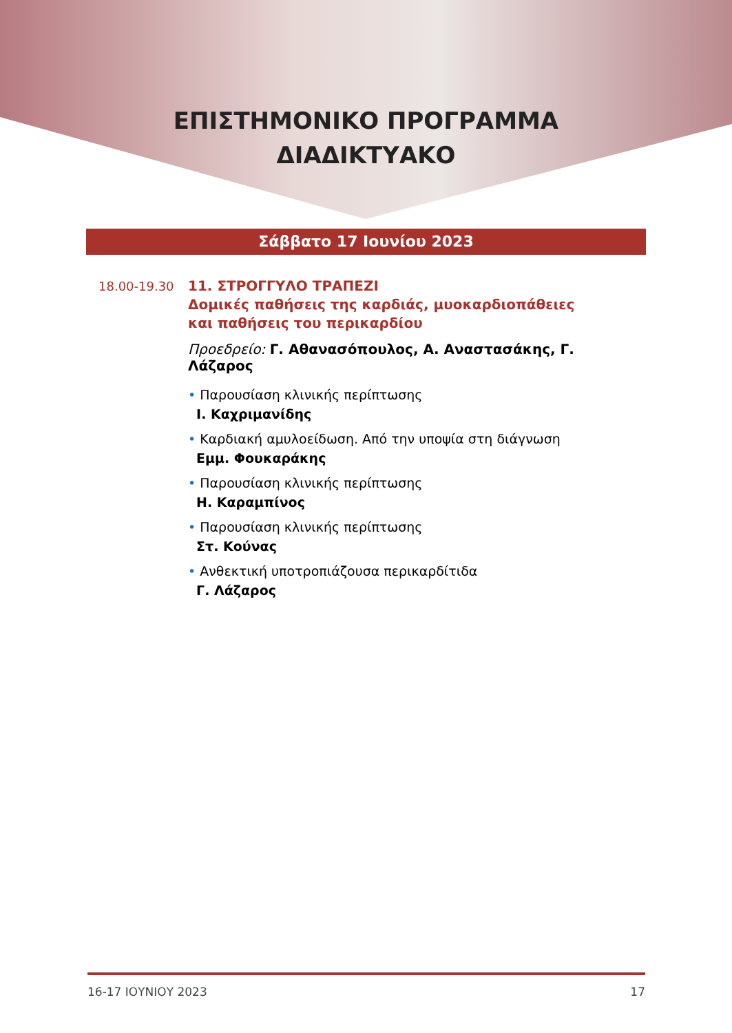ΕΠΙΣΤΗΜΟΝΙΚΟ ΠΡΟΓΡΑΜΜΑ
ΔΙΑΔΙΚΤΥΑΚΟ
Σάββατο 17 Ιουνίου 2023
18.00-19.30
11. ΣΤΡΟΓΓΥΛΟ ΤΡΑΠΕΖΙ
Δομικές παθήσεις της καρδιάς, μυοκαρδιοπάθειες
και παθήσεις του περικαρδίου
Προεδρείο: Γ. Αθανασόπουλος, Α. Αναστασάκης, Γ. Λάζαρος
• Παρουσίαση κλινικής περίπτωσης
Ι. Καχριμανίδης
• Καρδιακή αμυλοείδωση. Από την υποψία στη διάγνωση
Εμμ. Φουκαράκης
• Παρουσίαση κλινικής περίπτωσης
Η. Καραμπίνος
• Παρουσίαση κλινικής περίπτωσης
Στ. Κούνας
• Ανθεκτική υποτροπιάζουσα περικαρδίτιδα
Γ. Λάζαρος
16-17 ΙΟΥΝΙΟΥ 2023 17